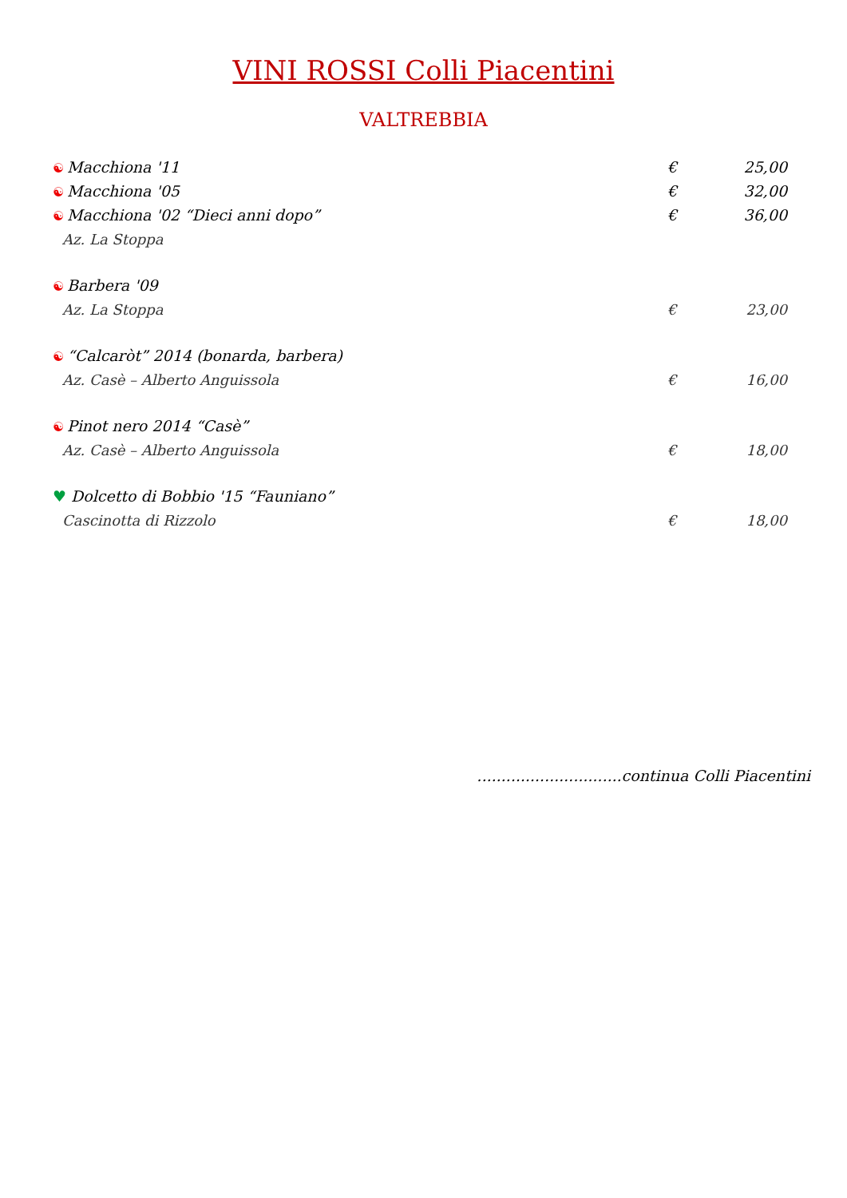VINI ROSSI Colli Piacentini
VALTREBBIA
☯ Macchiona '11 € 25,00
☯ Macchiona '05 € 32,00
☯ Macchiona '02 “Dieci anni dopo”
€ 36,00
Az. La Stoppa
☯ Barbera '09
Az. La Stoppa € 23,00
☯ “Calcaròt” 2014 (bonarda, barbera)
Az. Casè – Alberto Anguissola € 16,00
☯ Pinot nero 2014 “Casè”
Az. Casè – Alberto Anguissola € 18,00
♥ Dolcetto di Bobbio '15 “Fauniano”
Cascinotta di Rizzolo € 18,00
..............................continua Colli Piacentini